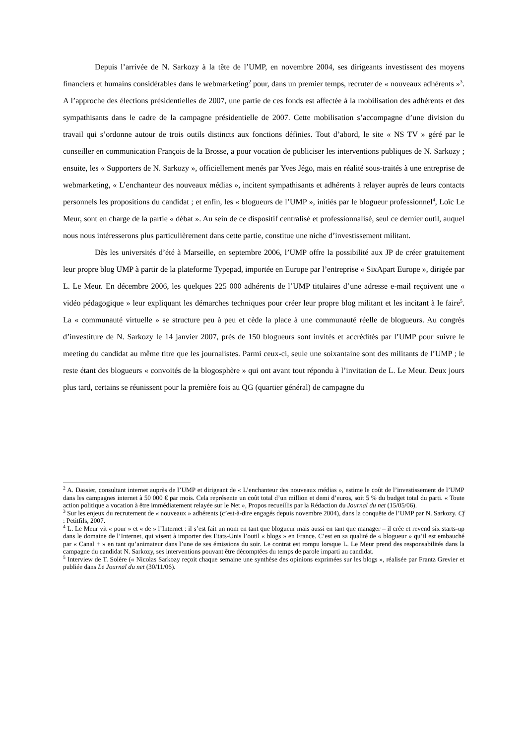Depuis l’arrivée de N. Sarkozy à la tête de l’UMP, en novembre 2004, ses dirigeants investissent des moyens financiers et humains considérables dans le webmarketing<sup>2</sup> pour, dans un premier temps, recruter de « nouveaux adhérents »<sup>3</sup>. A l’approche des élections présidentielles de 2007, une partie de ces fonds est affectée à la mobilisation des adhérents et des sympathisants dans le cadre de la campagne présidentielle de 2007. Cette mobilisation s’accompagne d’une division du travail qui s’ordonne autour de trois outils distincts aux fonctions définies. Tout d’abord, le site « NS TV » géré par le conseiller en communication François de la Brosse, a pour vocation de publiciser les interventions publiques de N. Sarkozy ; ensuite, les « Supporters de N. Sarkozy », officiellement menés par Yves Jégo, mais en réalité sous-traités à une entreprise de webmarketing, « L’enchanteur des nouveaux médias », incitent sympathisants et adhérents à relayer auprès de leurs contacts personnels les propositions du candidat ; et enfin, les « blogueurs de l’UMP », initiés par le blogueur professionnel<sup>4</sup>, Loïc Le Meur, sont en charge de la partie « débat ». Au sein de ce dispositif centralisé et professionnalisé, seul ce dernier outil, auquel nous nous intéresserons plus particulièrement dans cette partie, constitue une niche d’investissement militant.
Dès les universités d’été à Marseille, en septembre 2006, l’UMP offre la possibilité aux JP de créer gratuitement leur propre blog UMP à partir de la plateforme Typepad, importée en Europe par l’entreprise « SixApart Europe », dirigée par L. Le Meur. En décembre 2006, les quelques 225 000 adhérents de l’UMP titulaires d’une adresse e-mail reçoivent une « vidéo pédagogique » leur expliquant les démarches techniques pour créer leur propre blog militant et les incitant à le faire<sup>5</sup>. La « communauté virtuelle » se structure peu à peu et cède la place à une communauté réelle de blogueurs. Au congrès d’investiture de N. Sarkozy le 14 janvier 2007, près de 150 blogueurs sont invités et accrédités par l’UMP pour suivre le meeting du candidat au même titre que les journalistes. Parmi ceux-ci, seule une soixantaine sont des militants de l’UMP ; le reste étant des blogueurs « convoités de la blogosphère » qui ont avant tout répondu à l’invitation de L. Le Meur. Deux jours plus tard, certains se réunissent pour la première fois au QG (quartier général) de campagne du
<sup>2</sup> A. Dassier, consultant internet auprès de l’UMP et dirigeant de « L’enchanteur des nouveaux médias », estime le coût de l’investissement de l’UMP dans les campagnes internet à 50 000 € par mois. Cela représente un coût total d’un million et demi d’euros, soit 5 % du budget total du parti. « Toute action politique a vocation à être immédiatement relayée sur le Net », Propos recueillis par la Rédaction du Journal du net (15/05/06).
<sup>3</sup> Sur les enjeux du recrutement de « nouveaux » adhérents (c’est-à-dire engagés depuis novembre 2004), dans la conquête de l’UMP par N. Sarkozy. Cf : Petitfils, 2007.
<sup>4</sup> L. Le Meur vit « pour » et « de » l’Internet : il s’est fait un nom en tant que blogueur mais aussi en tant que manager – il crée et revend six starts-up dans le domaine de l’Internet, qui visent à importer des Etats-Unis l’outil « blogs » en France. C’est en sa qualité de « blogueur » qu’il est embauché par « Canal + » en tant qu’animateur dans l’une de ses émissions du soir. Le contrat est rompu lorsque L. Le Meur prend des responsabilités dans la campagne du candidat N. Sarkozy, ses interventions pouvant être décomptées du temps de parole imparti au candidat.
<sup>5</sup> Interview de T. Solère (« Nicolas Sarkozy reçoit chaque semaine une synthèse des opinions exprimées sur les blogs », réalisée par Frantz Grevier et publiée dans Le Journal du net (30/11/06).